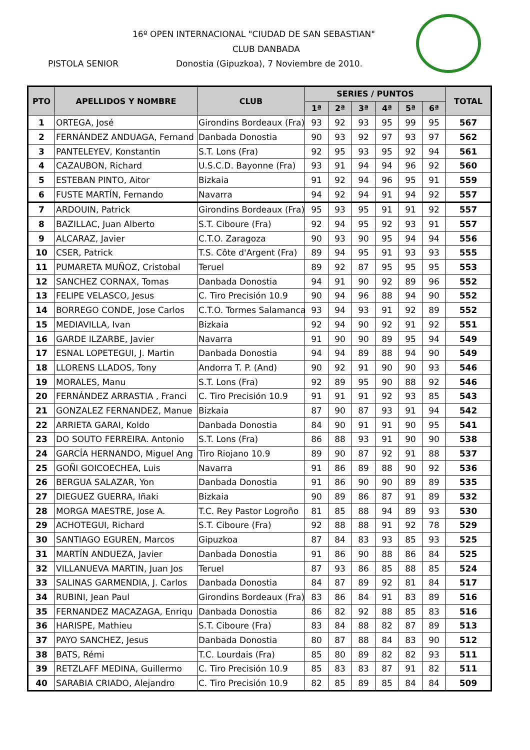16º OPEN INTERNACIONAL "CIUDAD DE SAN SEBASTIAN"
CLUB DANBADA
PISTOLA SENIOR
Donostia (Gipuzkoa), 7 Noviembre de 2010.
| PTO | APELLIDOS Y NOMBRE | CLUB | SERIES / PUNTOS | | | | | | TOTAL |
| --- | --- | --- | --- | --- | --- | --- | --- | --- | --- |
| | | | 1ª | 2ª | 3ª | 4ª | 5ª | 6ª | |
| 1 | ORTEGA, José | Girondins Bordeaux (Fra) | 93 | 92 | 93 | 95 | 99 | 95 | 567 |
| 2 | FERNÁNDEZ ANDUAGA, Fernand | Danbada Donostia | 90 | 93 | 92 | 97 | 93 | 97 | 562 |
| 3 | PANTELEYEV, Konstantin | S.T. Lons (Fra) | 92 | 95 | 93 | 95 | 92 | 94 | 561 |
| 4 | CAZAUBON, Richard | U.S.C.D. Bayonne (Fra) | 93 | 91 | 94 | 94 | 96 | 92 | 560 |
| 5 | ESTEBAN PINTO, Aitor | Bizkaia | 91 | 92 | 94 | 96 | 95 | 91 | 559 |
| 6 | FUSTE MARTÍN, Fernando | Navarra | 94 | 92 | 94 | 91 | 94 | 92 | 557 |
| 7 | ARDOUIN, Patrick | Girondins Bordeaux (Fra) | 95 | 93 | 95 | 91 | 91 | 92 | 557 |
| 8 | BAZILLAC, Juan Alberto | S.T. Ciboure (Fra) | 92 | 94 | 95 | 92 | 93 | 91 | 557 |
| 9 | ALCARAZ, Javier | C.T.O. Zaragoza | 90 | 93 | 90 | 95 | 94 | 94 | 556 |
| 10 | CSER, Patrick | T.S. Côte d'Argent (Fra) | 89 | 94 | 95 | 91 | 93 | 93 | 555 |
| 11 | PUMARETA MUÑOZ, Cristobal | Teruel | 89 | 92 | 87 | 95 | 95 | 95 | 553 |
| 12 | SANCHEZ CORNAX, Tomas | Danbada Donostia | 94 | 91 | 90 | 92 | 89 | 96 | 552 |
| 13 | FELIPE VELASCO, Jesus | C. Tiro Precisión 10.9 | 90 | 94 | 96 | 88 | 94 | 90 | 552 |
| 14 | BORREGO CONDE, Jose Carlos | C.T.O. Tormes Salamanca | 93 | 94 | 93 | 91 | 92 | 89 | 552 |
| 15 | MEDIAVILLA, Ivan | Bizkaia | 92 | 94 | 90 | 92 | 91 | 92 | 551 |
| 16 | GARDE ILZARBE, Javier | Navarra | 91 | 90 | 90 | 89 | 95 | 94 | 549 |
| 17 | ESNAL LOPETEGUI, J. Martin | Danbada Donostia | 94 | 94 | 89 | 88 | 94 | 90 | 549 |
| 18 | LLORENS LLADOS, Tony | Andorra T. P. (And) | 90 | 92 | 91 | 90 | 90 | 93 | 546 |
| 19 | MORALES, Manu | S.T. Lons (Fra) | 92 | 89 | 95 | 90 | 88 | 92 | 546 |
| 20 | FERNÁNDEZ ARRASTIA , Franci | C. Tiro Precisión 10.9 | 91 | 91 | 91 | 92 | 93 | 85 | 543 |
| 21 | GONZALEZ FERNANDEZ, Manue | Bizkaia | 87 | 90 | 87 | 93 | 91 | 94 | 542 |
| 22 | ARRIETA GARAI, Koldo | Danbada Donostia | 84 | 90 | 91 | 91 | 90 | 95 | 541 |
| 23 | DO SOUTO FERREIRA. Antonio | S.T. Lons (Fra) | 86 | 88 | 93 | 91 | 90 | 90 | 538 |
| 24 | GARCÍA HERNANDO, Miguel Ang | Tiro Riojano 10.9 | 89 | 90 | 87 | 92 | 91 | 88 | 537 |
| 25 | GOÑI GOICOECHEA, Luis | Navarra | 91 | 86 | 89 | 88 | 90 | 92 | 536 |
| 26 | BERGUA SALAZAR, Yon | Danbada Donostia | 91 | 86 | 90 | 90 | 89 | 89 | 535 |
| 27 | DIEGUEZ GUERRA, Iñaki | Bizkaia | 90 | 89 | 86 | 87 | 91 | 89 | 532 |
| 28 | MORGA MAESTRE, Jose A. | T.C. Rey Pastor Logroño | 81 | 85 | 88 | 94 | 89 | 93 | 530 |
| 29 | ACHOTEGUI, Richard | S.T. Ciboure (Fra) | 92 | 88 | 88 | 91 | 92 | 78 | 529 |
| 30 | SANTIAGO EGUREN, Marcos | Gipuzkoa | 87 | 84 | 83 | 93 | 85 | 93 | 525 |
| 31 | MARTÍN ANDUEZA, Javier | Danbada Donostia | 91 | 86 | 90 | 88 | 86 | 84 | 525 |
| 32 | VILLANUEVA MARTIN, Juan Jos | Teruel | 87 | 93 | 86 | 85 | 88 | 85 | 524 |
| 33 | SALINAS GARMENDIA, J. Carlos | Danbada Donostia | 84 | 87 | 89 | 92 | 81 | 84 | 517 |
| 34 | RUBINI, Jean Paul | Girondins Bordeaux (Fra) | 83 | 86 | 84 | 91 | 83 | 89 | 516 |
| 35 | FERNANDEZ MACAZAGA, Enriqu | Danbada Donostia | 86 | 82 | 92 | 88 | 85 | 83 | 516 |
| 36 | HARISPE, Mathieu | S.T. Ciboure (Fra) | 83 | 84 | 88 | 82 | 87 | 89 | 513 |
| 37 | PAYO SANCHEZ, Jesus | Danbada Donostia | 80 | 87 | 88 | 84 | 83 | 90 | 512 |
| 38 | BATS, Rémi | T.C. Lourdais (Fra) | 85 | 80 | 89 | 82 | 82 | 93 | 511 |
| 39 | RETZLAFF MEDINA, Guillermo | C. Tiro Precisión 10.9 | 85 | 83 | 83 | 87 | 91 | 82 | 511 |
| 40 | SARABIA CRIADO, Alejandro | C. Tiro Precisión 10.9 | 82 | 85 | 89 | 85 | 84 | 84 | 509 |